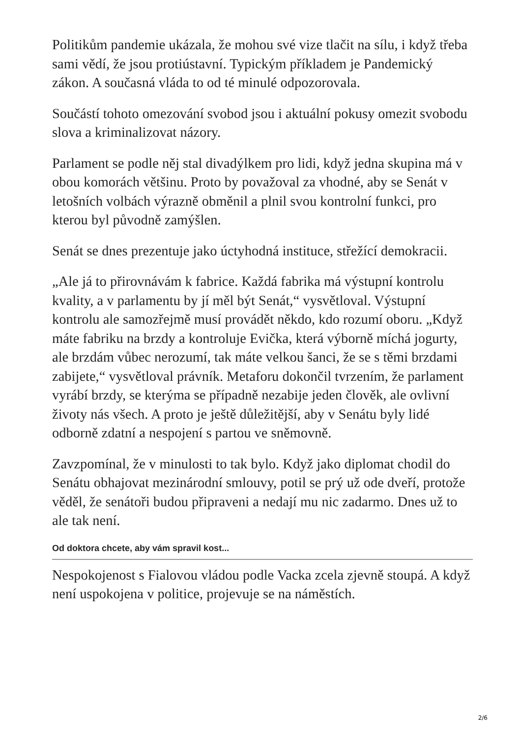Politikům pandemie ukázala, že mohou své vize tlačit na sílu, i když třeba sami vědí, že jsou protiústavní. Typickým příkladem je Pandemický zákon. A současná vláda to od té minulé odpozorovala.
Součástí tohoto omezování svobod jsou i aktuální pokusy omezit svobodu slova a kriminalizovat názory.
Parlament se podle něj stal divadýlkem pro lidi, když jedna skupina má v obou komorách většinu. Proto by považoval za vhodné, aby se Senát v letošních volbách výrazně obměnil a plnil svou kontrolní funkci, pro kterou byl původně zamýšlen.
Senát se dnes prezentuje jako úctyhodná instituce, střežící demokracii.
„Ale já to přirovnávám k fabrice. Každá fabrika má výstupní kontrolu kvality, a v parlamentu by jí měl být Senát,“ vysvětloval. Výstupní kontrolu ale samozřejmě musí provádět někdo, kdo rozumí oboru. „Když máte fabriku na brzdy a kontroluje Evička, která výborně míchá jogurty, ale brzdám vůbec nerozumí, tak máte velkou šanci, že se s těmi brzdami zabijete,“ vysvětloval právník. Metaforu dokončil tvrzením, že parlament vyrábí brzdy, se kterýma se případně nezabije jeden člověk, ale ovlivní životy nás všech. A proto je ještě důležitější, aby v Senátu byly lidé odborně zdatní a nespojení s partou ve sněmovně.
Zavzpomínal, že v minulosti to tak bylo. Když jako diplomat chodil do Senátu obhajovat mezinárodní smlouvy, potil se prý už ode dveří, protože věděl, že senátoři budou připraveni a nedají mu nic zadarmo. Dnes už to ale tak není.
Od doktora chcete, aby vám spravil kost...
Nespokojenost s Fialovou vládou podle Vacka zcela zjevně stoupá. A když není uspokojena v politice, projevuje se na náměstích.
2/6